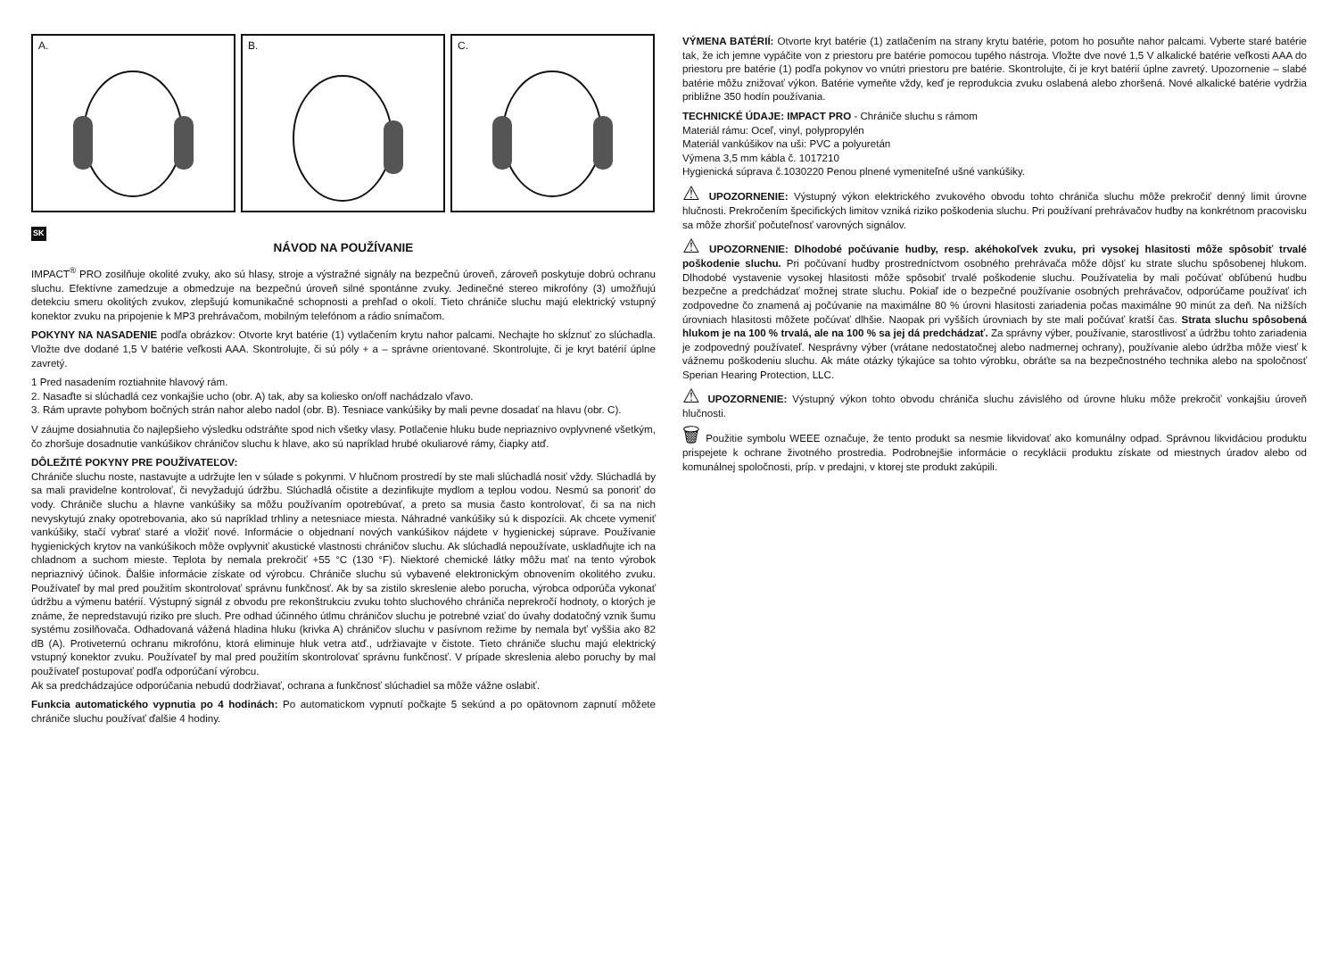A.
B.
C.
SK
NÁVOD NA POUŽÍVANIE
IMPACT<sup>®</sup> PRO zosilňuje okolité zvuky, ako sú hlasy, stroje a výstražné signály na bezpečnú úroveň, zároveň poskytuje dobrú ochranu sluchu. Efektívne zamedzuje a obmedzuje na bezpečnú úroveň silné spontánne zvuky. Jedinečné stereo mikrofóny (3) umožňujú detekciu smeru okolitých zvukov, zlepšujú komunikačné schopnosti a prehľad o okolí. Tieto chrániče sluchu majú elektrický vstupný konektor zvuku na pripojenie k MP3 prehrávačom, mobilným telefónom a rádio snímačom.
POKYNY NA NASADENIE podľa obrázkov: Otvorte kryt batérie (1) vytlačením krytu nahor palcami. Nechajte ho skĺznuť zo slúchadla. Vložte dve dodané 1,5 V batérie veľkosti AAA. Skontrolujte, či sú póly + a – správne orientované. Skontrolujte, či je kryt batérií úplne zavretý.
1 Pred nasadením roztiahnite hlavový rám.
2. Nasaďte si slúchadlá cez vonkajšie ucho (obr. A) tak, aby sa koliesko on/off nachádzalo vľavo.
3. Rám upravte pohybom bočných strán nahor alebo nadol (obr. B). Tesniace vankúšiky by mali pevne dosadať na hlavu (obr. C).
V záujme dosiahnutia čo najlepšieho výsledku odstráňte spod nich všetky vlasy. Potlačenie hluku bude nepriaznivo ovplyvnené všetkým, čo zhoršuje dosadnutie vankúšikov chráničov sluchu k hlave, ako sú napríklad hrubé okuliarové rámy, čiapky atď.
DÔLEŽITÉ POKYNY PRE POUŽÍVATEĽOV:
Chrániče sluchu noste, nastavujte a udržujte len v súlade s pokynmi. V hlučnom prostredí by ste mali slúchadlá nosiť vždy. Slúchadlá by sa mali pravidelne kontrolovať, či nevyžadujú údržbu. Slúchadlá očistite a dezinfikujte mydlom a teplou vodou. Nesmú sa ponoriť do vody. Chrániče sluchu a hlavne vankúšiky sa môžu používaním opotrebúvať, a preto sa musia často kontrolovať, či sa na nich nevyskytujú znaky opotrebovania, ako sú napríklad trhliny a netesniace miesta. Náhradné vankúšiky sú k dispozícii. Ak chcete vymeniť vankúšiky, stačí vybrať staré a vložiť nové. Informácie o objednaní nových vankúšikov nájdete v hygienickej súprave. Používanie hygienických krytov na vankúšikoch môže ovplyvniť akustické vlastnosti chráničov sluchu. Ak slúchadlá nepoužívate, uskladňujte ich na chladnom a suchom mieste. Teplota by nemala prekročiť +55 °C (130 °F). Niektoré chemické látky môžu mať na tento výrobok nepriaznivý účinok. Ďalšie informácie získate od výrobcu. Chrániče sluchu sú vybavené elektronickým obnovením okolitého zvuku. Používateľ by mal pred použitím skontrolovať správnu funkčnosť. Ak by sa zistilo skreslenie alebo porucha, výrobca odporúča vykonať údržbu a výmenu batérií. Výstupný signál z obvodu pre rekonštrukciu zvuku tohto sluchového chrániča neprekročí hodnoty, o ktorých je známe, že nepredstavujú riziko pre sluch. Pre odhad účinného útlmu chráničov sluchu je potrebné vziať do úvahy dodatočný vznik šumu systému zosilňovača. Odhadovaná vážená hladina hluku (krivka A) chráničov sluchu v pasívnom režime by nemala byť vyššia ako 82 dB (A). Protiveternú ochranu mikrofónu, ktorá eliminuje hluk vetra atď., udržiavajte v čistote. Tieto chrániče sluchu majú elektrický vstupný konektor zvuku. Používateľ by mal pred použitím skontrolovať správnu funkčnosť. V prípade skreslenia alebo poruchy by mal používateľ postupovať podľa odporúčaní výrobcu.
Ak sa predchádzajúce odporúčania nebudú dodržiavať, ochrana a funkčnosť slúchadiel sa môže vážne oslabiť.
Funkcia automatického vypnutia po 4 hodinách: Po automatickom vypnutí počkajte 5 sekúnd a po opätovnom zapnutí môžete chrániče sluchu používať ďalšie 4 hodiny.
VÝMENA BATÉRIÍ: Otvorte kryt batérie (1) zatlačením na strany krytu batérie, potom ho posuňte nahor palcami. Vyberte staré batérie tak, že ich jemne vypáčite von z priestoru pre batérie pomocou tupého nástroja. Vložte dve nové 1,5 V alkalické batérie veľkosti AAA do priestoru pre batérie (1) podľa pokynov vo vnútri priestoru pre batérie. Skontrolujte, či je kryt batérií úplne zavretý. Upozornenie – slabé batérie môžu znižovať výkon. Batérie vymeňte vždy, keď je reprodukcia zvuku oslabená alebo zhoršená. Nové alkalické batérie vydržia približne 350 hodín používania.
TECHNICKÉ ÚDAJE: IMPACT PRO - Chrániče sluchu s rámom
Materiál rámu: Oceľ, vinyl, polypropylén
Materiál vankúšikov na uši: PVC a polyuretán
Výmena 3,5 mm kábla č. 1017210
Hygienická súprava č.1030220 Penou plnené vymeniteľné ušné vankúšiky.
⚠ UPOZORNENIE: Výstupný výkon elektrického zvukového obvodu tohto chrániča sluchu môže prekročiť denný limit úrovne hlučnosti. Prekročením špecifických limitov vzniká riziko poškodenia sluchu. Pri používaní prehrávačov hudby na konkrétnom pracovisku sa môže zhoršiť počuteľnosť varovných signálov.
⚠ UPOZORNENIE: Dlhodobé počúvanie hudby, resp. akéhokoľvek zvuku, pri vysokej hlasitosti môže spôsobiť trvalé poškodenie sluchu. Pri počúvaní hudby prostredníctvom osobného prehrávača môže dôjsť ku strate sluchu spôsobenej hlukom. Dlhodobé vystavenie vysokej hlasitosti môže spôsobiť trvalé poškodenie sluchu. Používatelia by mali počúvať obľúbenú hudbu bezpečne a predchádzať možnej strate sluchu. Pokiaľ ide o bezpečné používanie osobných prehrávačov, odporúčame používať ich zodpovedne čo znamená aj počúvanie na maximálne 80 % úrovni hlasitosti zariadenia počas maximálne 90 minút za deň. Na nižších úrovniach hlasitosti môžete počúvať dlhšie. Naopak pri vyšších úrovniach by ste mali počúvať kratší čas. Strata sluchu spôsobená hlukom je na 100 % trvalá, ale na 100 % sa jej dá predchádzať. Za správny výber, používanie, starostlivosť a údržbu tohto zariadenia je zodpovedný používateľ. Nesprávny výber (vrátane nedostatočnej alebo nadmernej ochrany), používanie alebo údržba môže viesť k vážnemu poškodeniu sluchu. Ak máte otázky týkajúce sa tohto výrobku, obráťte sa na bezpečnostného technika alebo na spoločnosť Sperian Hearing Protection, LLC.
⚠ UPOZORNENIE: Výstupný výkon tohto obvodu chrániča sluchu závislého od úrovne hluku môže prekročiť vonkajšiu úroveň hlučnosti.
🗑 Použitie symbolu WEEE označuje, že tento produkt sa nesmie likvidovať ako komunálny odpad. Správnou likvidáciou produktu prispejete k ochrane životného prostredia. Podrobnejšie informácie o recyklácii produktu získate od miestnych úradov alebo od komunálnej spoločnosti, príp. v predajni, v ktorej ste produkt zakúpili.